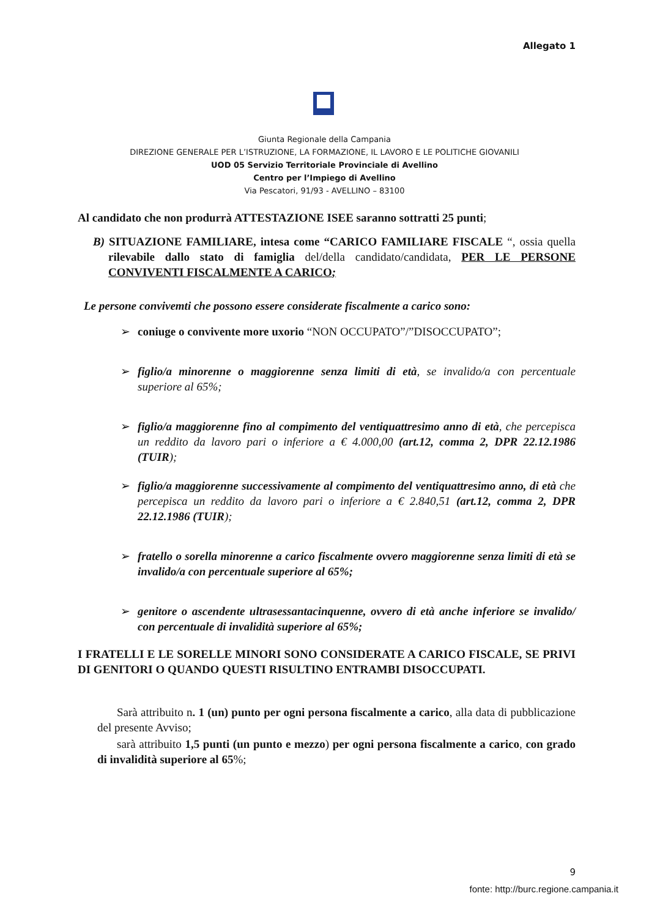Allegato 1
Giunta Regionale della Campania
DIREZIONE GENERALE PER L’ISTRUZIONE, LA FORMAZIONE, IL LAVORO E LE POLITICHE GIOVANILI
UOD 05 Servizio Territoriale Provinciale di Avellino
Centro per l’Impiego di Avellino
Via Pescatori, 91/93 - AVELLINO – 83100
Al candidato che non produrrà ATTESTAZIONE ISEE saranno sottratti 25 punti;
B) SITUAZIONE FAMILIARE, intesa come “CARICO FAMILIARE FISCALE “, ossia quella rilevabile dallo stato di famiglia del/della candidato/candidata, PER LE PERSONE CONVIVENTI FISCALMENTE A CARICO;
Le persone convivemti che possono essere considerate fiscalmente a carico sono:
➢ coniuge o convivente more uxorio “NON OCCUPATO”/”DISOCCUPATO”;
➢ figlio/a minorenne o maggiorenne senza limiti di età, se invalido/a con percentuale superiore al 65%;
➢ figlio/a maggiorenne fino al compimento del ventiquattresimo anno di età, che percepisca un reddito da lavoro pari o inferiore a € 4.000,00 (art.12, comma 2, DPR 22.12.1986 (TUIR);
➢ figlio/a maggiorenne successivamente al compimento del ventiquattresimo anno, di età che percepisca un reddito da lavoro pari o inferiore a € 2.840,51 (art.12, comma 2, DPR 22.12.1986 (TUIR);
➢ fratello o sorella minorenne a carico fiscalmente ovvero maggiorenne senza limiti di età se invalido/a con percentuale superiore al 65%;
➢ genitore o ascendente ultrasessantacinquenne, ovvero di età anche inferiore se invalido/ con percentuale di invalidità superiore al 65%;
I FRATELLI E LE SORELLE MINORI SONO CONSIDERATE A CARICO FISCALE, SE PRIVI DI GENITORI O QUANDO QUESTI RISULTINO ENTRAMBI DISOCCUPATI.
Sarà attribuito n. 1 (un) punto per ogni persona fiscalmente a carico, alla data di pubblicazione del presente Avviso;
sarà attribuito 1,5 punti (un punto e mezzo) per ogni persona fiscalmente a carico, con grado di invalidità superiore al 65%;
9
fonte: http://burc.regione.campania.it